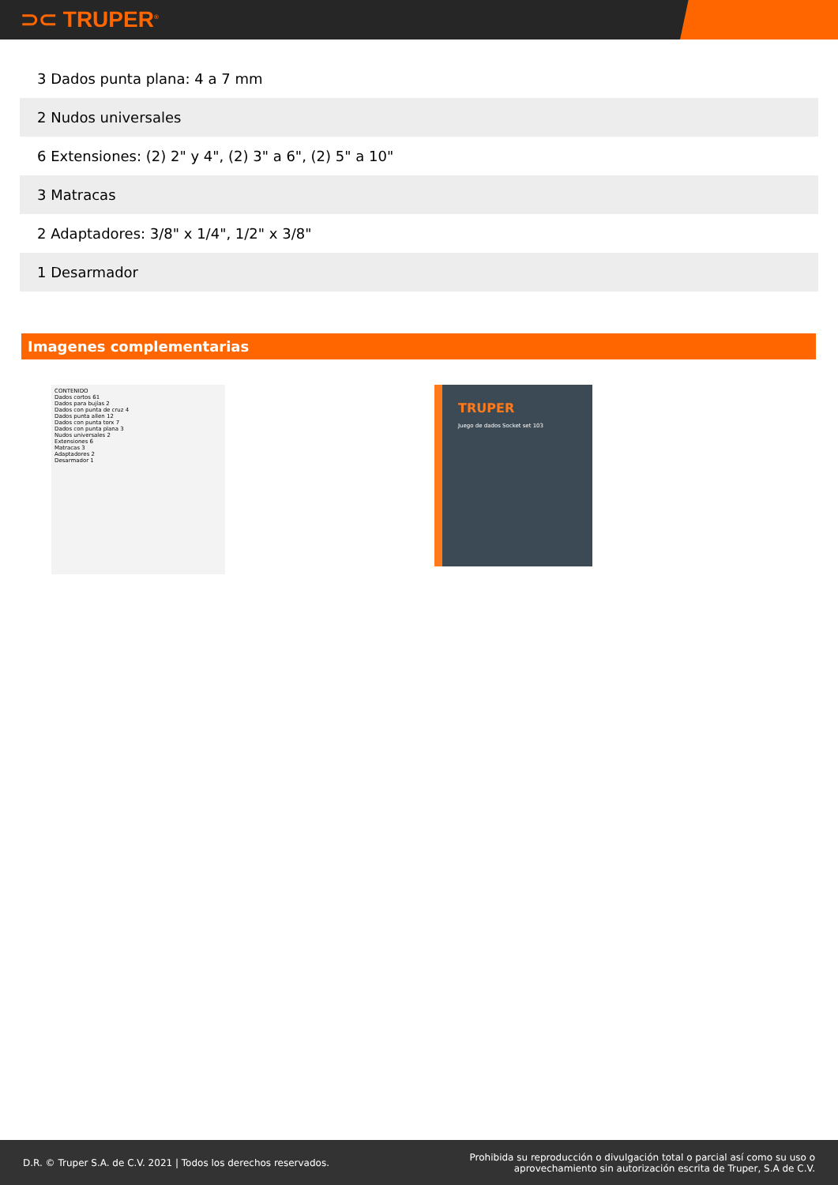⊃⊂ TRUPER<sup>®</sup>
| 3 Dados punta plana: 4 a 7 mm |
| 2 Nudos universales |
| 6 Extensiones: (2) 2" y 4", (2) 3" a 6", (2) 5" a 10" |
| 3 Matracas |
| 2 Adaptadores: 3/8" x 1/4", 1/2" x 3/8" |
| 1 Desarmador |
Imagenes complementarias
CONTENIDO
Dados cortos 61
Dados para bujías 2
Dados con punta de cruz 4
Dados punta allen 12
Dados con punta torx 7
Dados con punta plana 3
Nudos universales 2
Extensiones 6
Matracas 3
Adaptadores 2
Desarmador 1
TRUPER
Juego de dados Socket set 103
D.R. © Truper S.A. de C.V. 2021 | Todos los derechos reservados.
Prohibida su reproducción o divulgación total o parcial así como su uso o
aprovechamiento sin autorización escrita de Truper, S.A de C.V.